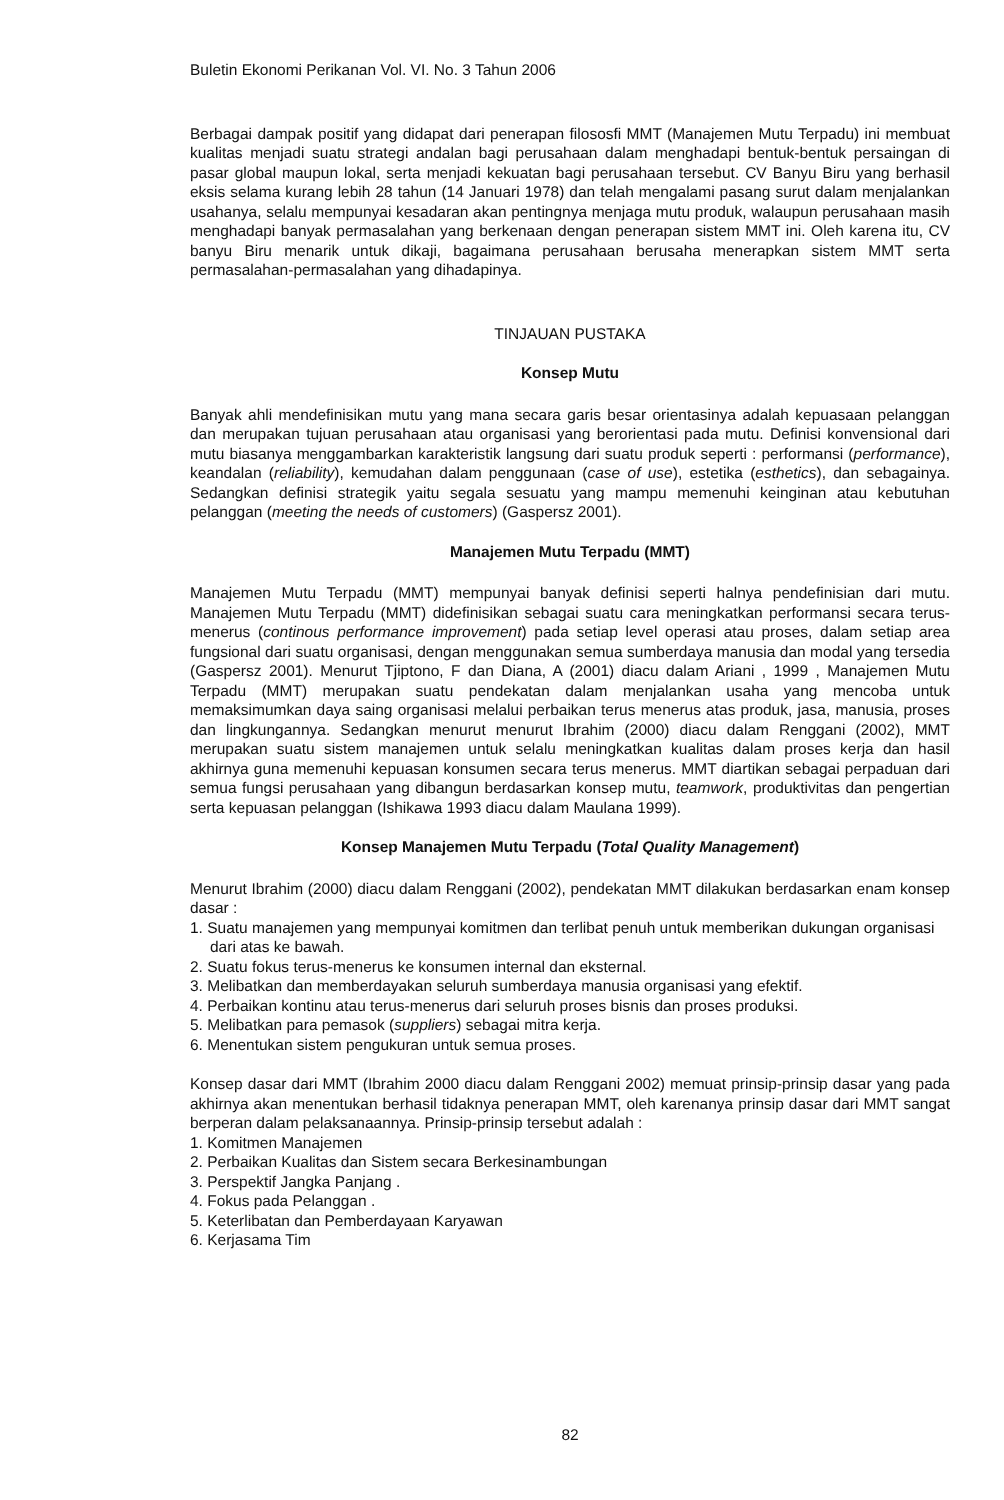Buletin Ekonomi Perikanan Vol. VI. No. 3 Tahun 2006
Berbagai dampak positif yang didapat dari penerapan filososfi MMT (Manajemen Mutu Terpadu) ini membuat kualitas menjadi suatu strategi andalan bagi perusahaan dalam menghadapi bentuk-bentuk persaingan di pasar global maupun lokal, serta menjadi kekuatan bagi perusahaan tersebut. CV Banyu Biru yang berhasil eksis selama kurang lebih 28 tahun (14 Januari 1978) dan telah mengalami pasang surut dalam menjalankan usahanya, selalu mempunyai kesadaran akan pentingnya menjaga mutu produk, walaupun perusahaan masih menghadapi banyak permasalahan yang berkenaan dengan penerapan sistem MMT ini. Oleh karena itu, CV banyu Biru menarik untuk dikaji, bagaimana perusahaan berusaha menerapkan sistem MMT serta permasalahan-permasalahan yang dihadapinya.
TINJAUAN PUSTAKA
Konsep Mutu
Banyak ahli mendefinisikan mutu yang mana secara garis besar orientasinya adalah kepuasaan pelanggan dan merupakan tujuan perusahaan atau organisasi yang berorientasi pada mutu. Definisi konvensional dari mutu biasanya menggambarkan karakteristik langsung dari suatu produk seperti : performansi (performance), keandalan (reliability), kemudahan dalam penggunaan (case of use), estetika (esthetics), dan sebagainya. Sedangkan definisi strategik yaitu segala sesuatu yang mampu memenuhi keinginan atau kebutuhan pelanggan (meeting the needs of customers) (Gaspersz 2001).
Manajemen Mutu Terpadu (MMT)
Manajemen Mutu Terpadu (MMT) mempunyai banyak definisi seperti halnya pendefinisian dari mutu. Manajemen Mutu Terpadu (MMT) didefinisikan sebagai suatu cara meningkatkan performansi secara terus-menerus (continous performance improvement) pada setiap level operasi atau proses, dalam setiap area fungsional dari suatu organisasi, dengan menggunakan semua sumberdaya manusia dan modal yang tersedia (Gaspersz 2001). Menurut Tjiptono, F dan Diana, A (2001) diacu dalam Ariani , 1999 , Manajemen Mutu Terpadu (MMT) merupakan suatu pendekatan dalam menjalankan usaha yang mencoba untuk memaksimumkan daya saing organisasi melalui perbaikan terus menerus atas produk, jasa, manusia, proses dan lingkungannya. Sedangkan menurut menurut Ibrahim (2000) diacu dalam Renggani (2002), MMT merupakan suatu sistem manajemen untuk selalu meningkatkan kualitas dalam proses kerja dan hasil akhirnya guna memenuhi kepuasan konsumen secara terus menerus. MMT diartikan sebagai perpaduan dari semua fungsi perusahaan yang dibangun berdasarkan konsep mutu, teamwork, produktivitas dan pengertian serta kepuasan pelanggan (Ishikawa 1993 diacu dalam Maulana 1999).
Konsep Manajemen Mutu Terpadu (Total Quality Management)
Menurut Ibrahim (2000) diacu dalam Renggani (2002), pendekatan MMT dilakukan berdasarkan enam konsep dasar :
1. Suatu manajemen yang mempunyai komitmen dan terlibat penuh untuk memberikan dukungan organisasi dari atas ke bawah.
2. Suatu fokus terus-menerus ke konsumen internal dan eksternal.
3. Melibatkan dan memberdayakan seluruh sumberdaya manusia organisasi yang efektif.
4. Perbaikan kontinu atau terus-menerus dari seluruh proses bisnis dan proses produksi.
5. Melibatkan para pemasok (suppliers) sebagai mitra kerja.
6. Menentukan sistem pengukuran untuk semua proses.
Konsep dasar dari MMT (Ibrahim 2000 diacu dalam Renggani 2002) memuat prinsip-prinsip dasar yang pada akhirnya akan menentukan berhasil tidaknya penerapan MMT, oleh karenanya prinsip dasar dari MMT sangat berperan dalam pelaksanaannya. Prinsip-prinsip tersebut adalah :
1. Komitmen Manajemen
2. Perbaikan Kualitas dan Sistem secara Berkesinambungan
3. Perspektif Jangka Panjang .
4. Fokus pada Pelanggan .
5. Keterlibatan dan Pemberdayaan Karyawan
6. Kerjasama Tim
82